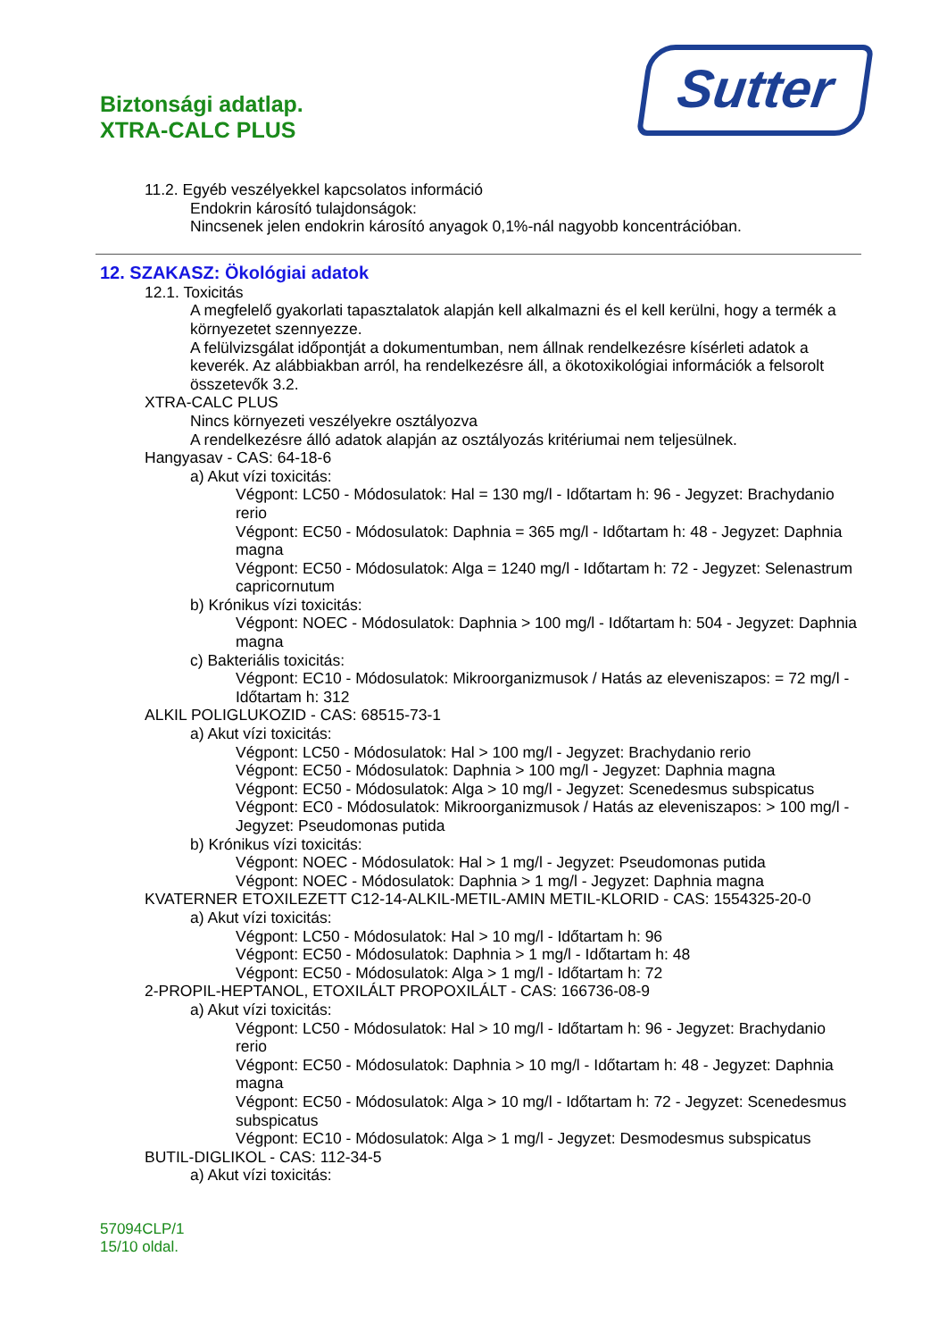Biztonsági adatlap.
XTRA-CALC PLUS
Sutter
11.2. Egyéb veszélyekkel kapcsolatos információ
Endokrin károsító tulajdonságok:
Nincsenek jelen endokrin károsító anyagok 0,1%-nál nagyobb koncentrációban.
12. SZAKASZ: Ökológiai adatok
12.1. Toxicitás
A megfelelő gyakorlati tapasztalatok alapján kell alkalmazni és el kell kerülni, hogy a termék a környezetet szennyezze.
A felülvizsgálat időpontját a dokumentumban, nem állnak rendelkezésre kísérleti adatok a keverék. Az alábbiakban arról, ha rendelkezésre áll, a ökotoxikológiai információk a felsorolt összetevők 3.2.
XTRA-CALC PLUS
Nincs környezeti veszélyekre osztályozva
A rendelkezésre álló adatok alapján az osztályozás kritériumai nem teljesülnek.
Hangyasav - CAS: 64-18-6
a) Akut vízi toxicitás:
Végpont: LC50 - Módosulatok: Hal = 130 mg/l - Időtartam h: 96 - Jegyzet: Brachydanio rerio
Végpont: EC50 - Módosulatok: Daphnia = 365 mg/l - Időtartam h: 48 - Jegyzet: Daphnia magna
Végpont: EC50 - Módosulatok: Alga = 1240 mg/l - Időtartam h: 72 - Jegyzet: Selenastrum capricornutum
b) Krónikus vízi toxicitás:
Végpont: NOEC - Módosulatok: Daphnia > 100 mg/l - Időtartam h: 504 - Jegyzet: Daphnia magna
c) Bakteriális toxicitás:
Végpont: EC10 - Módosulatok: Mikroorganizmusok / Hatás az eleveniszapos: = 72 mg/l - Időtartam h: 312
ALKIL POLIGLUKOZID - CAS: 68515-73-1
a) Akut vízi toxicitás:
Végpont: LC50 - Módosulatok: Hal > 100 mg/l - Jegyzet: Brachydanio rerio
Végpont: EC50 - Módosulatok: Daphnia > 100 mg/l - Jegyzet: Daphnia magna
Végpont: EC50 - Módosulatok: Alga > 10 mg/l - Jegyzet: Scenedesmus subspicatus
Végpont: EC0 - Módosulatok: Mikroorganizmusok / Hatás az eleveniszapos: > 100 mg/l - Jegyzet: Pseudomonas putida
b) Krónikus vízi toxicitás:
Végpont: NOEC - Módosulatok: Hal > 1 mg/l - Jegyzet: Pseudomonas putida
Végpont: NOEC - Módosulatok: Daphnia > 1 mg/l - Jegyzet: Daphnia magna
KVATERNER ETOXILEZETT C12-14-ALKIL-METIL-AMIN METIL-KLORID - CAS: 1554325-20-0
a) Akut vízi toxicitás:
Végpont: LC50 - Módosulatok: Hal > 10 mg/l - Időtartam h: 96
Végpont: EC50 - Módosulatok: Daphnia > 1 mg/l - Időtartam h: 48
Végpont: EC50 - Módosulatok: Alga > 1 mg/l - Időtartam h: 72
2-PROPIL-HEPTANOL, ETOXILÁLT PROPOXILÁLT - CAS: 166736-08-9
a) Akut vízi toxicitás:
Végpont: LC50 - Módosulatok: Hal > 10 mg/l - Időtartam h: 96 - Jegyzet: Brachydanio rerio
Végpont: EC50 - Módosulatok: Daphnia > 10 mg/l - Időtartam h: 48 - Jegyzet: Daphnia magna
Végpont: EC50 - Módosulatok: Alga > 10 mg/l - Időtartam h: 72 - Jegyzet: Scenedesmus subspicatus
Végpont: EC10 - Módosulatok: Alga > 1 mg/l - Jegyzet: Desmodesmus subspicatus
BUTIL-DIGLIKOL - CAS: 112-34-5
a) Akut vízi toxicitás:
57094CLP/1
15/10 oldal.